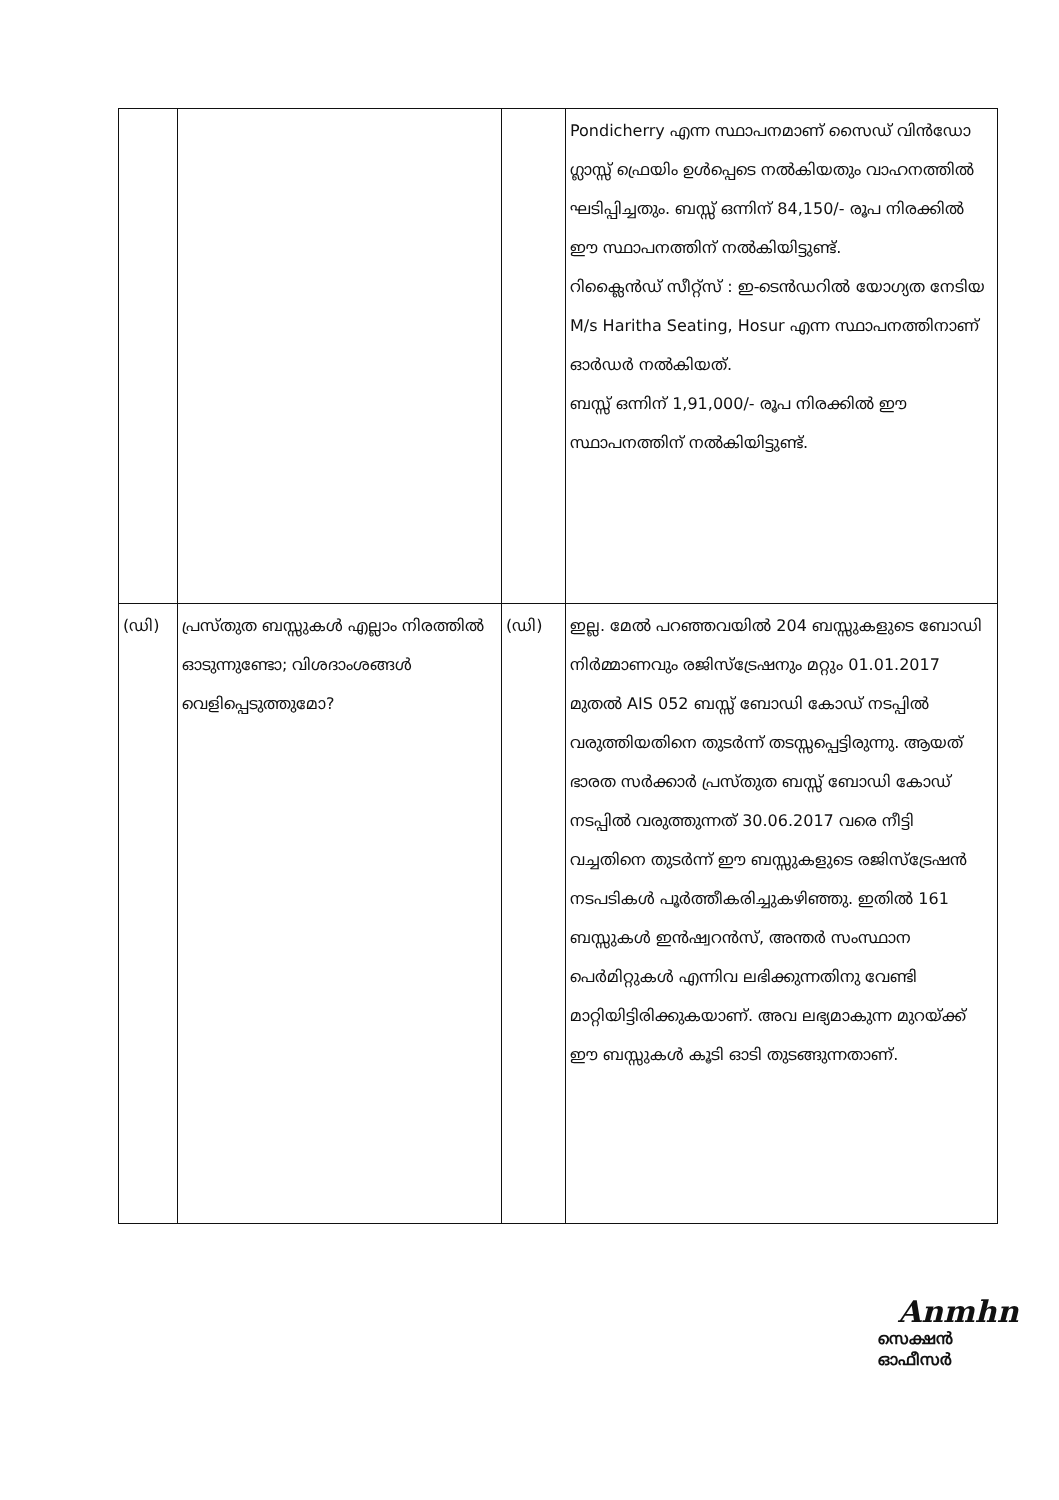| | | | Pondicherry എന്ന സ്ഥാപനമാണ് സൈഡ് വിൻഡോ ഗ്ലാസ്സ് ഫ്രെയിം ഉൾപ്പെടെ നൽകിയതും വാഹനത്തിൽ ഘടിപ്പിച്ചതും. ബസ്സ് ഒന്നിന് 84,150/- രൂപ നിരക്കിൽ ഈ സ്ഥാപനത്തിന് നൽകിയിട്ടുണ്ട്. റിക്ലൈൻഡ് സീറ്റ്സ് : ഇ-ടെൻഡറിൽ യോഗ്യത നേടിയ M/s Haritha Seating, Hosur എന്ന സ്ഥാപനത്തിനാണ് ഓർഡർ നൽകിയത്. ബസ്സ് ഒന്നിന് 1,91,000/- രൂപ നിരക്കിൽ ഈ സ്ഥാപനത്തിന് നൽകിയിട്ടുണ്ട്. |
| (ഡി) | പ്രസ്തുത ബസ്സുകൾ എല്ലാം നിരത്തിൽ ഓടുന്നുണ്ടോ; വിശദാംശങ്ങൾ വെളിപ്പെടുത്തുമോ? | (ഡി) | ഇല്ല. മേൽ പറഞ്ഞവയിൽ 204 ബസ്സുകളുടെ ബോഡി നിർമ്മാണവും രജിസ്ട്രേഷനും മറ്റും 01.01.2017 മുതൽ AIS 052 ബസ്സ് ബോഡി കോഡ് നടപ്പിൽ വരുത്തിയതിനെ തുടർന്ന് തടസ്സപ്പെട്ടിരുന്നു. ആയത് ഭാരത സർക്കാർ പ്രസ്തുത ബസ്സ് ബോഡി കോഡ് നടപ്പിൽ വരുത്തുന്നത് 30.06.2017 വരെ നീട്ടി വച്ചതിനെ തുടർന്ന് ഈ ബസ്സുകളുടെ രജിസ്ട്രേഷൻ നടപടികൾ പൂർത്തീകരിച്ചുകഴിഞ്ഞു. ഇതിൽ 161 ബസ്സുകൾ ഇൻഷ്വറൻസ്, അന്തർ സംസ്ഥാന പെർമിറ്റുകൾ എന്നിവ ലഭിക്കുന്നതിനു വേണ്ടി മാറ്റിയിട്ടിരിക്കുകയാണ്. അവ ലഭ്യമാകുന്ന മുറയ്ക്ക് ഈ ബസ്സുകൾ കൂടി ഓടി തുടങ്ങുന്നതാണ്. |
Anmhn
സെക്ഷൻ ഓഫീസർ